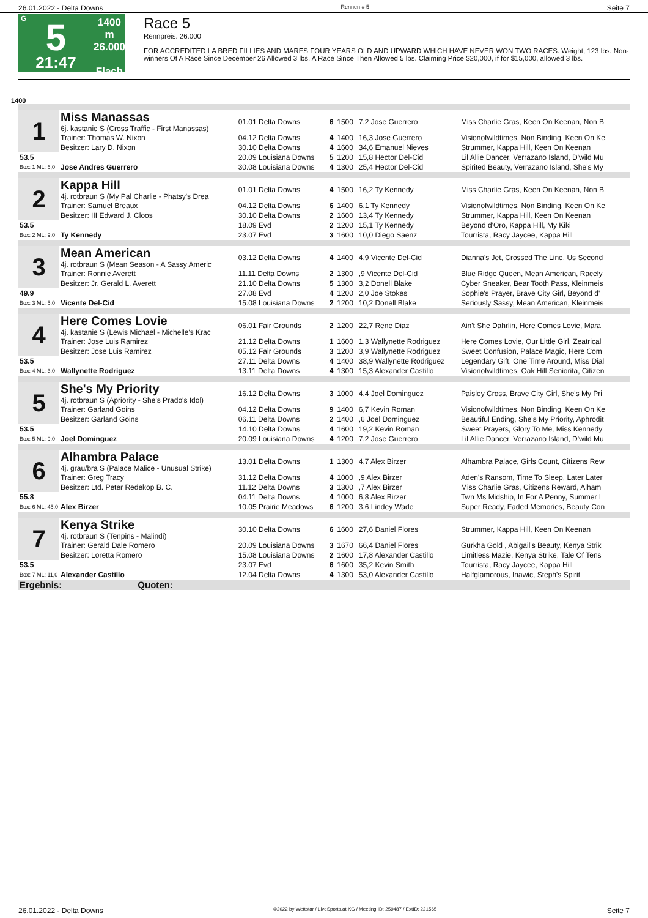26.01.2022 - Delta Downs Rennen # 5 Seite 7
G
5
21:47
1400 m
26.000
Flach
Race 5
Rennpreis: 26.000
FOR ACCREDITED LA BRED FILLIES AND MARES FOUR YEARS OLD AND UPWARD WHICH HAVE NEVER WON TWO RACES. Weight, 123 lbs. Non-winners Of A Race Since December 26 Allowed 3 lbs. A Race Since Then Allowed 5 lbs. Claiming Price $20,000, if for $15,000, allowed 3 lbs.
1400
| 1 | Miss Manassas 6j. kastanie S (Cross Traffic - First Manassas) | 01.01 Delta Downs | 6 | 1500 | 7,2 Jose Guerrero | Miss Charlie Gras, Keen On Keenan, Non B |
| | Trainer: Thomas W. Nixon | 04.12 Delta Downs | 4 | 1400 | 16,3 Jose Guerrero | Visionofwildtimes, Non Binding, Keen On Ke |
| | Besitzer: Lary D. Nixon | 30.10 Delta Downs | 4 | 1600 | 34,6 Emanuel Nieves | Strummer, Kappa Hill, Keen On Keenan |
| 53.5 | | 20.09 Louisiana Downs | 5 | 1200 | 15,8 Hector Del-Cid | Lil Allie Dancer, Verrazano Island, D'wild Mu |
| Box: 1 ML: 6,0 | Jose Andres Guerrero | 30.08 Louisiana Downs | 4 | 1300 | 25,4 Hector Del-Cid | Spirited Beauty, Verrazano Island, She's My |
| 2 | Kappa Hill 4j. rotbraun S (My Pal Charlie - Phatsy's Drea | 01.01 Delta Downs | 4 | 1500 | 16,2 Ty Kennedy | Miss Charlie Gras, Keen On Keenan, Non B |
| | Trainer: Samuel Breaux | 04.12 Delta Downs | 6 | 1400 | 6,1 Ty Kennedy | Visionofwildtimes, Non Binding, Keen On Ke |
| | Besitzer: III Edward J. Cloos | 30.10 Delta Downs | 2 | 1600 | 13,4 Ty Kennedy | Strummer, Kappa Hill, Keen On Keenan |
| 53.5 | | 18.09 Evd | 2 | 1200 | 15,1 Ty Kennedy | Beyond d'Oro, Kappa Hill, My Kiki |
| Box: 2 ML: 9,0 | Ty Kennedy | 23.07 Evd | 3 | 1600 | 10,0 Diego Saenz | Tourrista, Racy Jaycee, Kappa Hill |
| 3 | Mean American 4j. rotbraun S (Mean Season - A Sassy Americ | 03.12 Delta Downs | 4 | 1400 | 4,9 Vicente Del-Cid | Dianna's Jet, Crossed The Line, Us Second |
| | Trainer: Ronnie Averett | 11.11 Delta Downs | 2 | 1300 | ,9 Vicente Del-Cid | Blue Ridge Queen, Mean American, Racely |
| | Besitzer: Jr. Gerald L. Averett | 21.10 Delta Downs | 5 | 1300 | 3,2 Donell Blake | Cyber Sneaker, Bear Tooth Pass, Kleinmeis |
| 49.9 | | 27.08 Evd | 4 | 1200 | 2,0 Joe Stokes | Sophie's Prayer, Brave City Girl, Beyond d' |
| Box: 3 ML: 5,0 | Vicente Del-Cid | 15.08 Louisiana Downs | 2 | 1200 | 10,2 Donell Blake | Seriously Sassy, Mean American, Kleinmeis |
| 4 | Here Comes Lovie 4j. kastanie S (Lewis Michael - Michelle's Krac | 06.01 Fair Grounds | 2 | 1200 | 22,7 Rene Diaz | Ain't She Dahrlin, Here Comes Lovie, Mara |
| | Trainer: Jose Luis Ramirez | 21.12 Delta Downs | 1 | 1600 | 1,3 Wallynette Rodriguez | Here Comes Lovie, Our Little Girl, Zeatrical |
| | Besitzer: Jose Luis Ramirez | 05.12 Fair Grounds | 3 | 1200 | 3,9 Wallynette Rodriguez | Sweet Confusion, Palace Magic, Here Com |
| 53.5 | | 27.11 Delta Downs | 4 | 1400 | 38,9 Wallynette Rodriguez | Legendary Gift, One Time Around, Miss Dial |
| Box: 4 ML: 3,0 | Wallynette Rodriguez | 13.11 Delta Downs | 4 | 1300 | 15,3 Alexander Castillo | Visionofwildtimes, Oak Hill Seniorita, Citizen |
| 5 | She's My Priority 4j. rotbraun S (Apriority - She's Prado's Idol) | 16.12 Delta Downs | 3 | 1000 | 4,4 Joel Dominguez | Paisley Cross, Brave City Girl, She's My Pri |
| | Trainer: Garland Goins | 04.12 Delta Downs | 9 | 1400 | 6,7 Kevin Roman | Visionofwildtimes, Non Binding, Keen On Ke |
| | Besitzer: Garland Goins | 06.11 Delta Downs | 2 | 1400 | ,6 Joel Dominguez | Beautiful Ending, She's My Priority, Aphrodit |
| 53.5 | | 14.10 Delta Downs | 4 | 1600 | 19,2 Kevin Roman | Sweet Prayers, Glory To Me, Miss Kennedy |
| Box: 5 ML: 9,0 | Joel Dominguez | 20.09 Louisiana Downs | 4 | 1200 | 7,2 Jose Guerrero | Lil Allie Dancer, Verrazano Island, D'wild Mu |
| 6 | Alhambra Palace 4j. grau/bra S (Palace Malice - Unusual Strike) | 13.01 Delta Downs | 1 | 1300 | 4,7 Alex Birzer | Alhambra Palace, Girls Count, Citizens Rew |
| | Trainer: Greg Tracy | 31.12 Delta Downs | 4 | 1000 | ,9 Alex Birzer | Aden's Ransom, Time To Sleep, Later Later |
| | Besitzer: Ltd. Peter Redekop B. C. | 11.12 Delta Downs | 3 | 1300 | ,7 Alex Birzer | Miss Charlie Gras, Citizens Reward, Alham |
| 55.8 | | 04.11 Delta Downs | 4 | 1000 | 6,8 Alex Birzer | Twn Ms Midship, In For A Penny, Summer I |
| Box: 6 ML: 45,0 | Alex Birzer | 10.05 Prairie Meadows | 6 | 1200 | 3,6 Lindey Wade | Super Ready, Faded Memories, Beauty Con |
| 7 | Kenya Strike 4j. rotbraun S (Tenpins - Malindi) | 30.10 Delta Downs | 6 | 1600 | 27,6 Daniel Flores | Strummer, Kappa Hill, Keen On Keenan |
| | Trainer: Gerald Dale Romero | 20.09 Louisiana Downs | 3 | 1670 | 66,4 Daniel Flores | Gurkha Gold , Abigail's Beauty, Kenya Strik |
| | Besitzer: Loretta Romero | 15.08 Louisiana Downs | 2 | 1600 | 17,8 Alexander Castillo | Limitless Mazie, Kenya Strike, Tale Of Tens |
| 53.5 | | 23.07 Evd | 6 | 1600 | 35,2 Kevin Smith | Tourrista, Racy Jaycee, Kappa Hill |
| Box: 7 ML: 11,0 | Alexander Castillo | 12.04 Delta Downs | 4 | 1300 | 53,0 Alexander Castillo | Halfglamorous, Inawic, Steph's Spirit |
| Ergebnis: Quoten: | | | | | | |
26.01.2022 - Delta Downs ©2022 by Wettstar / LiveSports.at KG / Meeting ID: 259487 / ExtID: 221565 Seite 7